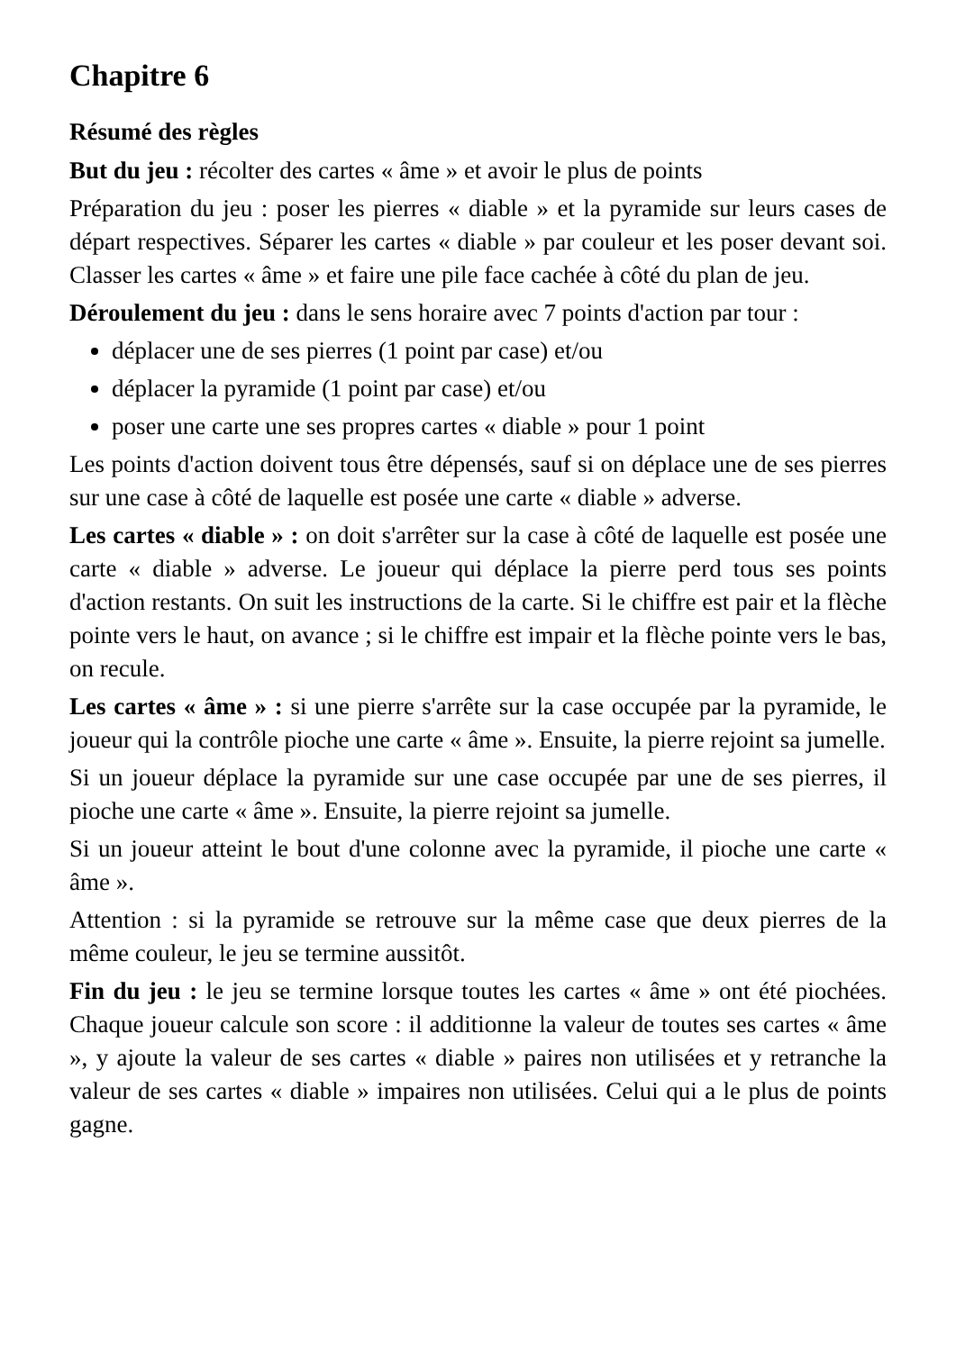Chapitre 6
Résumé des règles
But du jeu : récolter des cartes « âme » et avoir le plus de points
Préparation du jeu : poser les pierres « diable » et la pyramide sur leurs cases de départ respectives. Séparer les cartes « diable » par couleur et les poser devant soi. Classer les cartes « âme » et faire une pile face cachée à côté du plan de jeu.
Déroulement du jeu : dans le sens horaire avec 7 points d'action par tour :
déplacer une de ses pierres (1 point par case) et/ou
déplacer la pyramide (1 point par case) et/ou
poser une carte une ses propres cartes « diable » pour 1 point
Les points d'action doivent tous être dépensés, sauf si on déplace une de ses pierres sur une case à côté de laquelle est posée une carte « diable » adverse.
Les cartes « diable » : on doit s'arrêter sur la case à côté de laquelle est posée une carte « diable » adverse. Le joueur qui déplace la pierre perd tous ses points d'action restants. On suit les instructions de la carte. Si le chiffre est pair et la flèche pointe vers le haut, on avance ; si le chiffre est impair et la flèche pointe vers le bas, on recule.
Les cartes « âme » : si une pierre s'arrête sur la case occupée par la pyramide, le joueur qui la contrôle pioche une carte « âme ». Ensuite, la pierre rejoint sa jumelle.
Si un joueur déplace la pyramide sur une case occupée par une de ses pierres, il pioche une carte « âme ». Ensuite, la pierre rejoint sa jumelle.
Si un joueur atteint le bout d'une colonne avec la pyramide, il pioche une carte « âme ».
Attention : si la pyramide se retrouve sur la même case que deux pierres de la même couleur, le jeu se termine aussitôt.
Fin du jeu : le jeu se termine lorsque toutes les cartes « âme » ont été piochées. Chaque joueur calcule son score : il additionne la valeur de toutes ses cartes « âme », y ajoute la valeur de ses cartes « diable » paires non utilisées et y retranche la valeur de ses cartes « diable » impaires non utilisées. Celui qui a le plus de points gagne.